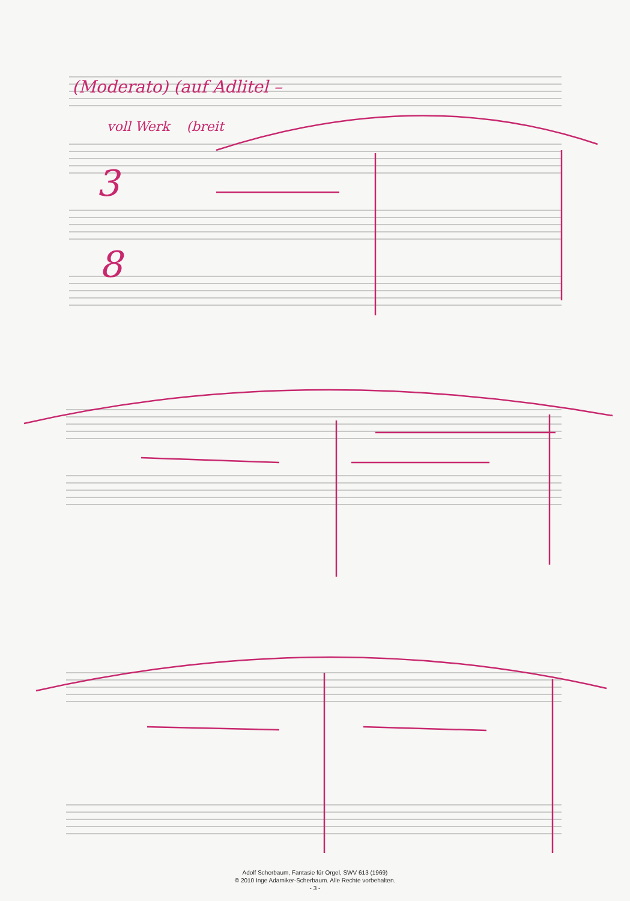(Moderato) (auf Adlitel –
voll Werk (breit
3
8
Adolf Scherbaum, Fantasie für Orgel, SWV 613 (1969)
© 2010 Inge Adamiker-Scherbaum. Alle Rechte vorbehalten.
- 3 -